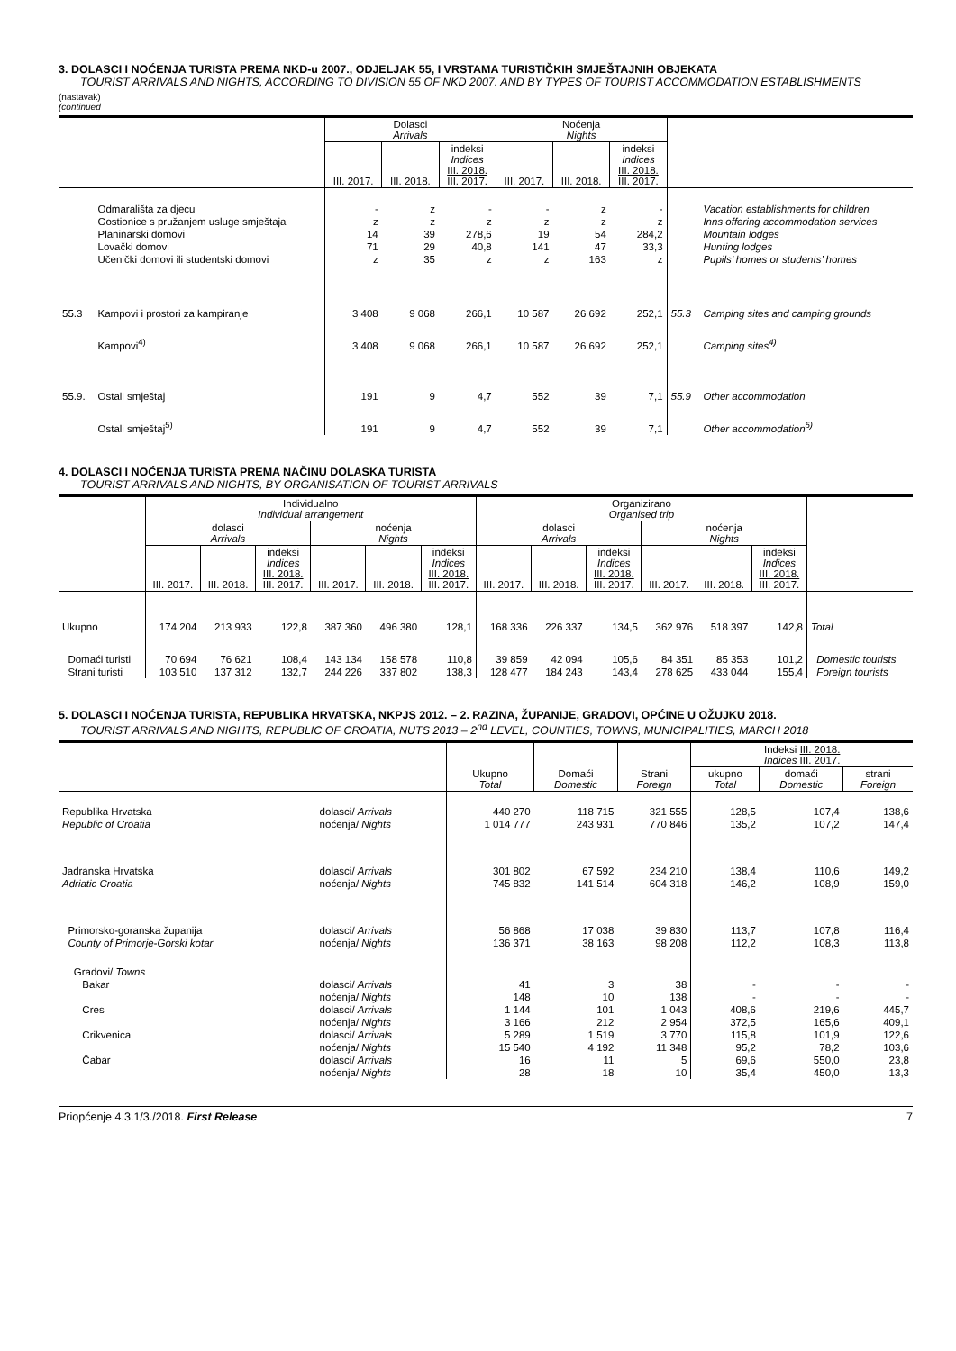3. DOLASCI I NOĆENJA TURISTA PREMA NKD-u 2007., ODJELJAK 55, I VRSTAMA TURISTIČKIH SMJEŠTAJNIH OBJEKATA
TOURIST ARRIVALS AND NIGHTS, ACCORDING TO DIVISION 55 OF NKD 2007. AND BY TYPES OF TOURIST ACCOMMODATION ESTABLISHMENTS
(nastavak)
(continued
| | | Dolasci Arrivals | | | Noćenja Nights | | | | |
| --- | --- | --- | --- | --- | --- | --- | --- | --- | --- |
| | | III. 2017. | III. 2018. | indeksi Indices III. 2018. III. 2017. | III. 2017. | III. 2018. | indeksi Indices III. 2018. III. 2017. | | |
| | Odmarališta za djecu | - | z | - | - | z | - | | Vacation establishments for children |
| | Gostionice s pružanjem usluge smještaja | z | z | z | z | z | z | | Inns offering accommodation services |
| | Planinarski domovi | 14 | 39 | 278,6 | 19 | 54 | 284,2 | | Mountain lodges |
| | Lovački domovi | 71 | 29 | 40,8 | 141 | 47 | 33,3 | | Hunting lodges |
| | Učenički domovi ili studentski domovi | z | 35 | z | z | 163 | z | | Pupils’ homes or students’ homes |
| 55.3 | Kampovi i prostori za kampiranje | 3 408 | 9 068 | 266,1 | 10 587 | 26 692 | 252,1 | 55.3 | Camping sites and camping grounds |
| | Kampovi<sup>4)</sup> | 3 408 | 9 068 | 266,1 | 10 587 | 26 692 | 252,1 | | Camping sites<sup>4)</sup> |
| 55.9. | Ostali smještaj | 191 | 9 | 4,7 | 552 | 39 | 7,1 | 55.9 | Other accommodation |
| | Ostali smještaj<sup>5)</sup> | 191 | 9 | 4,7 | 552 | 39 | 7,1 | | Other accommodation<sup>5)</sup> |
4. DOLASCI I NOĆENJA TURISTA PREMA NAČINU DOLASKA TURISTA
TOURIST ARRIVALS AND NIGHTS, BY ORGANISATION OF TOURIST ARRIVALS
| | Individualno Individual arrangement | | | | | | Organizirano Organised trip | | | | | | |
| --- | --- | --- | --- | --- | --- | --- | --- | --- | --- | --- | --- | --- | --- |
| | dolasci Arrivals | | | noćenja Nights | | | dolasci Arrivals | | | noćenja Nights | | | |
| | III. 2017. | III. 2018. | indeksi Indices III. 2018. III. 2017. | III. 2017. | III. 2018. | indeksi Indices III. 2018. III. 2017. | III. 2017. | III. 2018. | indeksi Indices III. 2018. III. 2017. | III. 2017. | III. 2018. | indeksi Indices III. 2018. III. 2017. | |
| Ukupno | 174 204 | 213 933 | 122,8 | 387 360 | 496 380 | 128,1 | 168 336 | 226 337 | 134,5 | 362 976 | 518 397 | 142,8 | Total |
| Domaći turisti | 70 694 | 76 621 | 108,4 | 143 134 | 158 578 | 110,8 | 39 859 | 42 094 | 105,6 | 84 351 | 85 353 | 101,2 | Domestic tourists |
| Strani turisti | 103 510 | 137 312 | 132,7 | 244 226 | 337 802 | 138,3 | 128 477 | 184 243 | 143,4 | 278 625 | 433 044 | 155,4 | Foreign tourists |
5. DOLASCI I NOĆENJA TURISTA, REPUBLIKA HRVATSKA, NKPJS 2012. – 2. RAZINA, ŽUPANIJE, GRADOVI, OPĆINE U OŽUJKU 2018.
TOURIST ARRIVALS AND NIGHTS, REPUBLIC OF CROATIA, NUTS 2013 – 2<sup>nd</sup> LEVEL, COUNTIES, TOWNS, MUNICIPALITIES, MARCH 2018
| | | Ukupno Total | Domaći Domestic | Strani Foreign | Indeksi III. 2018. Indices III. 2017. | | |
| --- | --- | --- | --- | --- | --- | --- | --- |
| | | | | | ukupno Total | domaći Domestic | strani Foreign |
| Republika Hrvatska | dolasci/ Arrivals | 440 270 | 118 715 | 321 555 | 128,5 | 107,4 | 138,6 |
| Republic of Croatia | noćenja/ Nights | 1 014 777 | 243 931 | 770 846 | 135,2 | 107,2 | 147,4 |
| Jadranska Hrvatska | dolasci/ Arrivals | 301 802 | 67 592 | 234 210 | 138,4 | 110,6 | 149,2 |
| Adriatic Croatia | noćenja/ Nights | 745 832 | 141 514 | 604 318 | 146,2 | 108,9 | 159,0 |
| Primorsko-goranska županija | dolasci/ Arrivals | 56 868 | 17 038 | 39 830 | 113,7 | 107,8 | 116,4 |
| County of Primorje-Gorski kotar | noćenja/ Nights | 136 371 | 38 163 | 98 208 | 112,2 | 108,3 | 113,8 |
| Gradovi/ Towns | | | | | | | |
| Bakar | dolasci/ Arrivals | 41 | 3 | 38 | - | - | - |
| | noćenja/ Nights | 148 | 10 | 138 | - | - | - |
| Cres | dolasci/ Arrivals | 1 144 | 101 | 1 043 | 408,6 | 219,6 | 445,7 |
| | noćenja/ Nights | 3 166 | 212 | 2 954 | 372,5 | 165,6 | 409,1 |
| Crikvenica | dolasci/ Arrivals | 5 289 | 1 519 | 3 770 | 115,8 | 101,9 | 122,6 |
| | noćenja/ Nights | 15 540 | 4 192 | 11 348 | 95,2 | 78,2 | 103,6 |
| Čabar | dolasci/ Arrivals | 16 | 11 | 5 | 69,6 | 550,0 | 23,8 |
| | noćenja/ Nights | 28 | 18 | 10 | 35,4 | 450,0 | 13,3 |
Priopćenje 4.3.1/3./2018. First Release 7